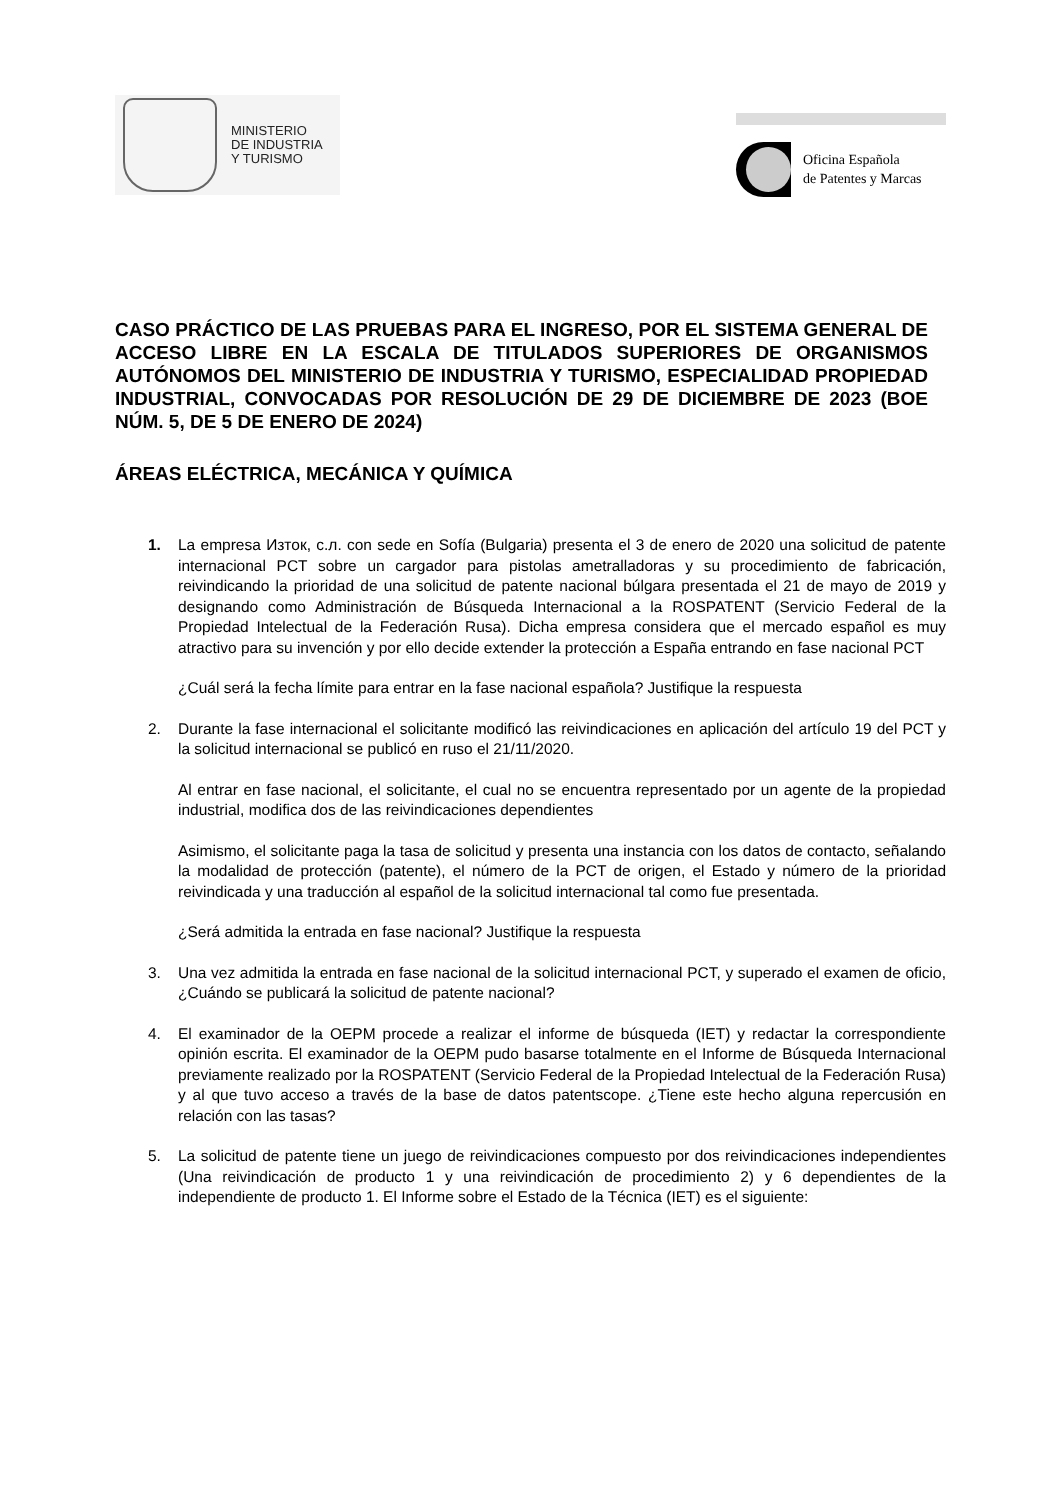MINISTERIO
DE INDUSTRIA
Y TURISMO
Oficina Española
de Patentes y Marcas
CASO PRÁCTICO DE LAS PRUEBAS PARA EL INGRESO, POR EL SISTEMA GENERAL DE ACCESO LIBRE EN LA ESCALA DE TITULADOS SUPERIORES DE ORGANISMOS AUTÓNOMOS DEL MINISTERIO DE INDUSTRIA Y TURISMO, ESPECIALIDAD PROPIEDAD INDUSTRIAL, CONVOCADAS POR RESOLUCIÓN DE 29 DE DICIEMBRE DE 2023 (BOE NÚM. 5, DE 5 DE ENERO DE 2024)
ÁREAS ELÉCTRICA, MECÁNICA Y QUÍMICA
1. La empresa Изток, с.л. con sede en Sofía (Bulgaria) presenta el 3 de enero de 2020 una solicitud de patente internacional PCT sobre un cargador para pistolas ametralladoras y su procedimiento de fabricación, reivindicando la prioridad de una solicitud de patente nacional búlgara presentada el 21 de mayo de 2019 y designando como Administración de Búsqueda Internacional a la ROSPATENT (Servicio Federal de la Propiedad Intelectual de la Federación Rusa). Dicha empresa considera que el mercado español es muy atractivo para su invención y por ello decide extender la protección a España entrando en fase nacional PCT
¿Cuál será la fecha límite para entrar en la fase nacional española? Justifique la respuesta
2. Durante la fase internacional el solicitante modificó las reivindicaciones en aplicación del artículo 19 del PCT y la solicitud internacional se publicó en ruso el 21/11/2020.
Al entrar en fase nacional, el solicitante, el cual no se encuentra representado por un agente de la propiedad industrial, modifica dos de las reivindicaciones dependientes
Asimismo, el solicitante paga la tasa de solicitud y presenta una instancia con los datos de contacto, señalando la modalidad de protección (patente), el número de la PCT de origen, el Estado y número de la prioridad reivindicada y una traducción al español de la solicitud internacional tal como fue presentada.
¿Será admitida la entrada en fase nacional? Justifique la respuesta
3. Una vez admitida la entrada en fase nacional de la solicitud internacional PCT, y superado el examen de oficio, ¿Cuándo se publicará la solicitud de patente nacional?
4. El examinador de la OEPM procede a realizar el informe de búsqueda (IET) y redactar la correspondiente opinión escrita. El examinador de la OEPM pudo basarse totalmente en el Informe de Búsqueda Internacional previamente realizado por la ROSPATENT (Servicio Federal de la Propiedad Intelectual de la Federación Rusa) y al que tuvo acceso a través de la base de datos patentscope. ¿Tiene este hecho alguna repercusión en relación con las tasas?
5. La solicitud de patente tiene un juego de reivindicaciones compuesto por dos reivindicaciones independientes (Una reivindicación de producto 1 y una reivindicación de procedimiento 2) y 6 dependientes de la independiente de producto 1. El Informe sobre el Estado de la Técnica (IET) es el siguiente: